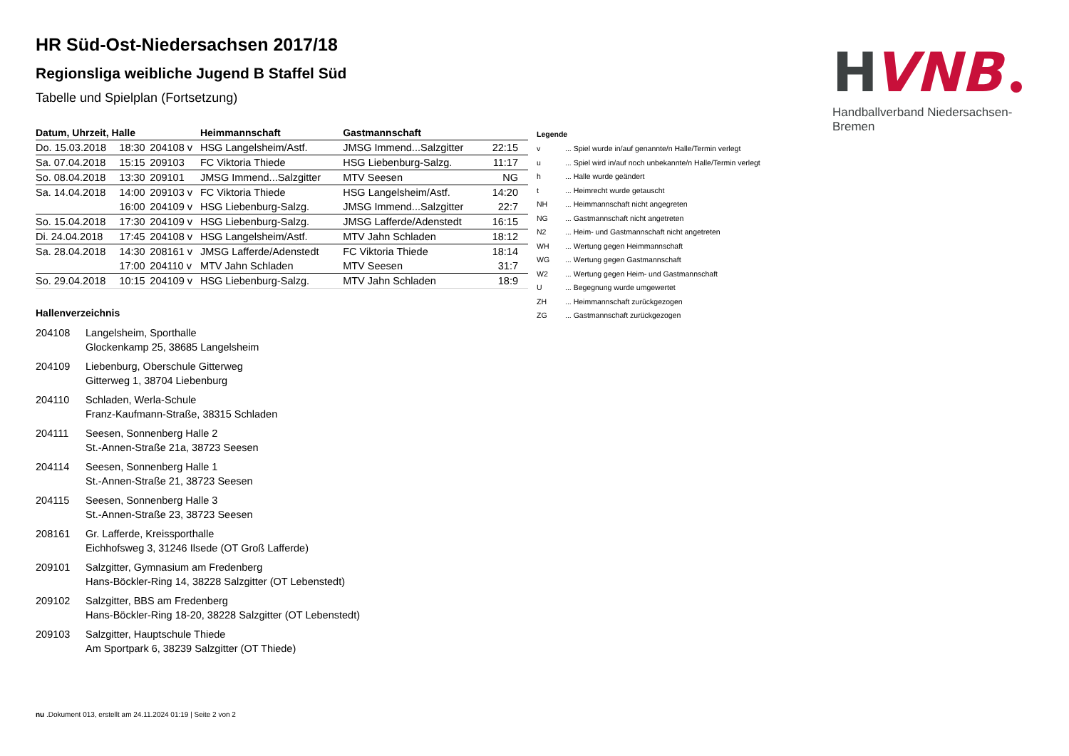H
VNB
Handballverband Niedersachsen-Bremen
HR Süd-Ost-Niedersachsen 2017/18
Regionsliga weibliche Jugend B Staffel Süd
Tabelle und Spielplan (Fortsetzung)
| Datum, Uhrzeit, Halle | | | Heimmannschaft | Gastmannschaft | |
| --- | --- | --- | --- | --- | --- |
| Do. 15.03.2018 | 18:30 | 204108 v | HSG Langelsheim/Astf. | JMSG Immend...Salzgitter | 22:15 |
| Sa. 07.04.2018 | 15:15 | 209103 | FC Viktoria Thiede | HSG Liebenburg-Salzg. | 11:17 |
| So. 08.04.2018 | 13:30 | 209101 | JMSG Immend...Salzgitter | MTV Seesen | NG |
| Sa. 14.04.2018 | 14:00 | 209103 v | FC Viktoria Thiede | HSG Langelsheim/Astf. | 14:20 |
| | 16:00 | 204109 v | HSG Liebenburg-Salzg. | JMSG Immend...Salzgitter | 22:7 |
| So. 15.04.2018 | 17:30 | 204109 v | HSG Liebenburg-Salzg. | JMSG Lafferde/Adenstedt | 16:15 |
| Di. 24.04.2018 | 17:45 | 204108 v | HSG Langelsheim/Astf. | MTV Jahn Schladen | 18:12 |
| Sa. 28.04.2018 | 14:30 | 208161 v | JMSG Lafferde/Adenstedt | FC Viktoria Thiede | 18:14 |
| | 17:00 | 204110 v | MTV Jahn Schladen | MTV Seesen | 31:7 |
| So. 29.04.2018 | 10:15 | 204109 v | HSG Liebenburg-Salzg. | MTV Jahn Schladen | 18:9 |
Hallenverzeichnis
204108 Langelsheim, Sporthalle
Glockenkamp 25, 38685 Langelsheim
204109 Liebenburg, Oberschule Gitterweg
Gitterweg 1, 38704 Liebenburg
204110 Schladen, Werla-Schule
Franz-Kaufmann-Straße, 38315 Schladen
204111 Seesen, Sonnenberg Halle 2
St.-Annen-Straße 21a, 38723 Seesen
204114 Seesen, Sonnenberg Halle 1
St.-Annen-Straße 21, 38723 Seesen
204115 Seesen, Sonnenberg Halle 3
St.-Annen-Straße 23, 38723 Seesen
208161 Gr. Lafferde, Kreissporthalle
Eichhofsweg 3, 31246 Ilsede (OT Groß Lafferde)
209101 Salzgitter, Gymnasium am Fredenberg
Hans-Böckler-Ring 14, 38228 Salzgitter (OT Lebenstedt)
209102 Salzgitter, BBS am Fredenberg
Hans-Böckler-Ring 18-20, 38228 Salzgitter (OT Lebenstedt)
209103 Salzgitter, Hauptschule Thiede
Am Sportpark 6, 38239 Salzgitter (OT Thiede)
Legende
| v | ... Spiel wurde in/auf genannte/n Halle/Termin verlegt |
| u | ... Spiel wird in/auf noch unbekannte/n Halle/Termin verlegt |
| h | ... Halle wurde geändert |
| t | ... Heimrecht wurde getauscht |
| NH | ... Heimmannschaft nicht angegreten |
| NG | ... Gastmannschaft nicht angetreten |
| N2 | ... Heim- und Gastmannschaft nicht angetreten |
| WH | ... Wertung gegen Heimmannschaft |
| WG | ... Wertung gegen Gastmannschaft |
| W2 | ... Wertung gegen Heim- und Gastmannschaft |
| U | ... Begegnung wurde umgewertet |
| ZH | ... Heimmannschaft zurückgezogen |
| ZG | ... Gastmannschaft zurückgezogen |
nu .Dokument 013, erstellt am 24.11.2024 01:19 | Seite 2 von 2